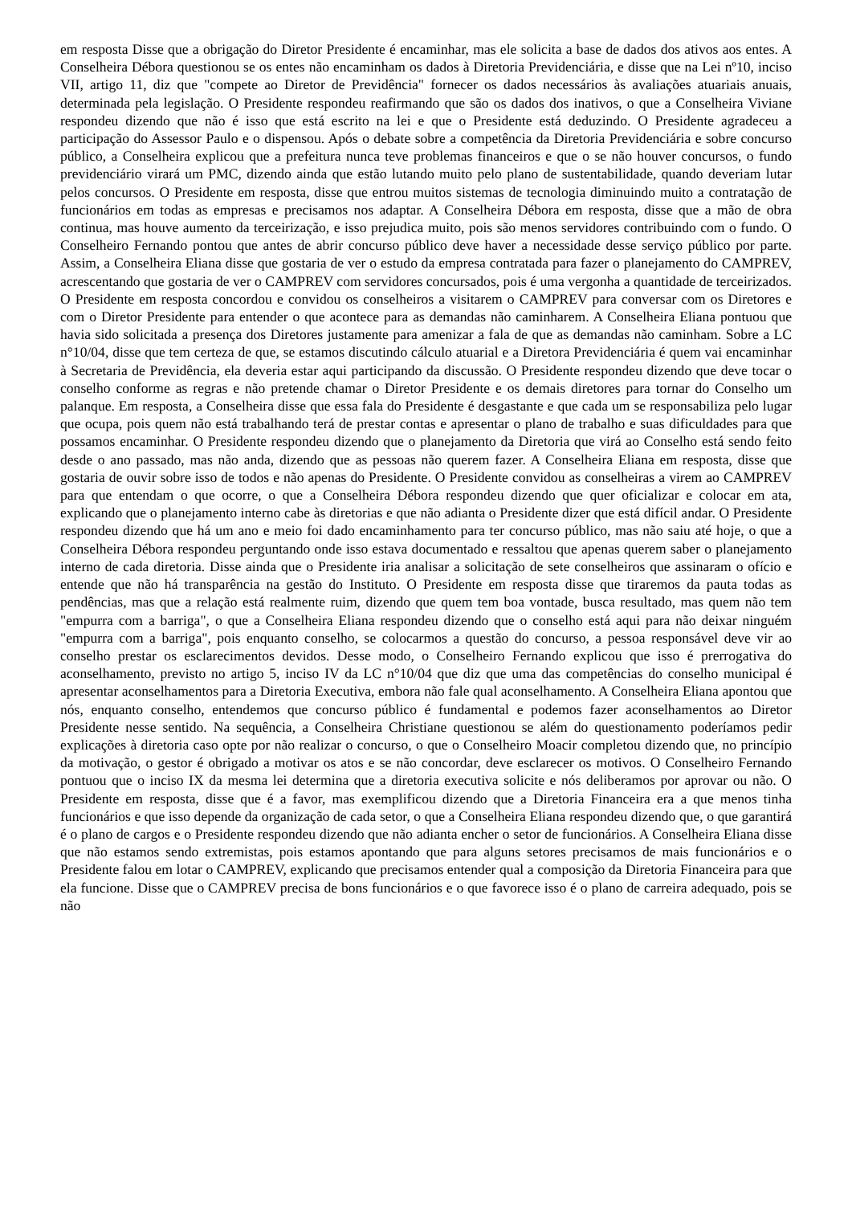em resposta Disse que a obrigação do Diretor Presidente é encaminhar, mas ele solicita a base de dados dos ativos aos entes. A Conselheira Débora questionou se os entes não encaminham os dados à Diretoria Previdenciária, e disse que na Lei nº10, inciso VII, artigo 11, diz que "compete ao Diretor de Previdência" fornecer os dados necessários às avaliações atuariais anuais, determinada pela legislação. O Presidente respondeu reafirmando que são os dados dos inativos, o que a Conselheira Viviane respondeu dizendo que não é isso que está escrito na lei e que o Presidente está deduzindo. O Presidente agradeceu a participação do Assessor Paulo e o dispensou. Após o debate sobre a competência da Diretoria Previdenciária e sobre concurso público, a Conselheira explicou que a prefeitura nunca teve problemas financeiros e que o se não houver concursos, o fundo previdenciário virará um PMC, dizendo ainda que estão lutando muito pelo plano de sustentabilidade, quando deveriam lutar pelos concursos. O Presidente em resposta, disse que entrou muitos sistemas de tecnologia diminuindo muito a contratação de funcionários em todas as empresas e precisamos nos adaptar. A Conselheira Débora em resposta, disse que a mão de obra continua, mas houve aumento da terceirização, e isso prejudica muito, pois são menos servidores contribuindo com o fundo. O Conselheiro Fernando pontou que antes de abrir concurso público deve haver a necessidade desse serviço público por parte. Assim, a Conselheira Eliana disse que gostaria de ver o estudo da empresa contratada para fazer o planejamento do CAMPREV, acrescentando que gostaria de ver o CAMPREV com servidores concursados, pois é uma vergonha a quantidade de terceirizados. O Presidente em resposta concordou e convidou os conselheiros a visitarem o CAMPREV para conversar com os Diretores e com o Diretor Presidente para entender o que acontece para as demandas não caminharem. A Conselheira Eliana pontuou que havia sido solicitada a presença dos Diretores justamente para amenizar a fala de que as demandas não caminham. Sobre a LC n°10/04, disse que tem certeza de que, se estamos discutindo cálculo atuarial e a Diretora Previdenciária é quem vai encaminhar à Secretaria de Previdência, ela deveria estar aqui participando da discussão. O Presidente respondeu dizendo que deve tocar o conselho conforme as regras e não pretende chamar o Diretor Presidente e os demais diretores para tornar do Conselho um palanque. Em resposta, a Conselheira disse que essa fala do Presidente é desgastante e que cada um se responsabiliza pelo lugar que ocupa, pois quem não está trabalhando terá de prestar contas e apresentar o plano de trabalho e suas dificuldades para que possamos encaminhar. O Presidente respondeu dizendo que o planejamento da Diretoria que virá ao Conselho está sendo feito desde o ano passado, mas não anda, dizendo que as pessoas não querem fazer. A Conselheira Eliana em resposta, disse que gostaria de ouvir sobre isso de todos e não apenas do Presidente. O Presidente convidou as conselheiras a virem ao CAMPREV para que entendam o que ocorre, o que a Conselheira Débora respondeu dizendo que quer oficializar e colocar em ata, explicando que o planejamento interno cabe às diretorias e que não adianta o Presidente dizer que está difícil andar. O Presidente respondeu dizendo que há um ano e meio foi dado encaminhamento para ter concurso público, mas não saiu até hoje, o que a Conselheira Débora respondeu perguntando onde isso estava documentado e ressaltou que apenas querem saber o planejamento interno de cada diretoria. Disse ainda que o Presidente iria analisar a solicitação de sete conselheiros que assinaram o ofício e entende que não há transparência na gestão do Instituto. O Presidente em resposta disse que tiraremos da pauta todas as pendências, mas que a relação está realmente ruim, dizendo que quem tem boa vontade, busca resultado, mas quem não tem "empurra com a barriga", o que a Conselheira Eliana respondeu dizendo que o conselho está aqui para não deixar ninguém "empurra com a barriga", pois enquanto conselho, se colocarmos a questão do concurso, a pessoa responsável deve vir ao conselho prestar os esclarecimentos devidos. Desse modo, o Conselheiro Fernando explicou que isso é prerrogativa do aconselhamento, previsto no artigo 5, inciso IV da LC n°10/04 que diz que uma das competências do conselho municipal é apresentar aconselhamentos para a Diretoria Executiva, embora não fale qual aconselhamento. A Conselheira Eliana apontou que nós, enquanto conselho, entendemos que concurso público é fundamental e podemos fazer aconselhamentos ao Diretor Presidente nesse sentido. Na sequência, a Conselheira Christiane questionou se além do questionamento poderíamos pedir explicações à diretoria caso opte por não realizar o concurso, o que o Conselheiro Moacir completou dizendo que, no princípio da motivação, o gestor é obrigado a motivar os atos e se não concordar, deve esclarecer os motivos. O Conselheiro Fernando pontuou que o inciso IX da mesma lei determina que a diretoria executiva solicite e nós deliberamos por aprovar ou não. O Presidente em resposta, disse que é a favor, mas exemplificou dizendo que a Diretoria Financeira era a que menos tinha funcionários e que isso depende da organização de cada setor, o que a Conselheira Eliana respondeu dizendo que, o que garantirá é o plano de cargos e o Presidente respondeu dizendo que não adianta encher o setor de funcionários. A Conselheira Eliana disse que não estamos sendo extremistas, pois estamos apontando que para alguns setores precisamos de mais funcionários e o Presidente falou em lotar o CAMPREV, explicando que precisamos entender qual a composição da Diretoria Financeira para que ela funcione. Disse que o CAMPREV precisa de bons funcionários e o que favorece isso é o plano de carreira adequado, pois se não